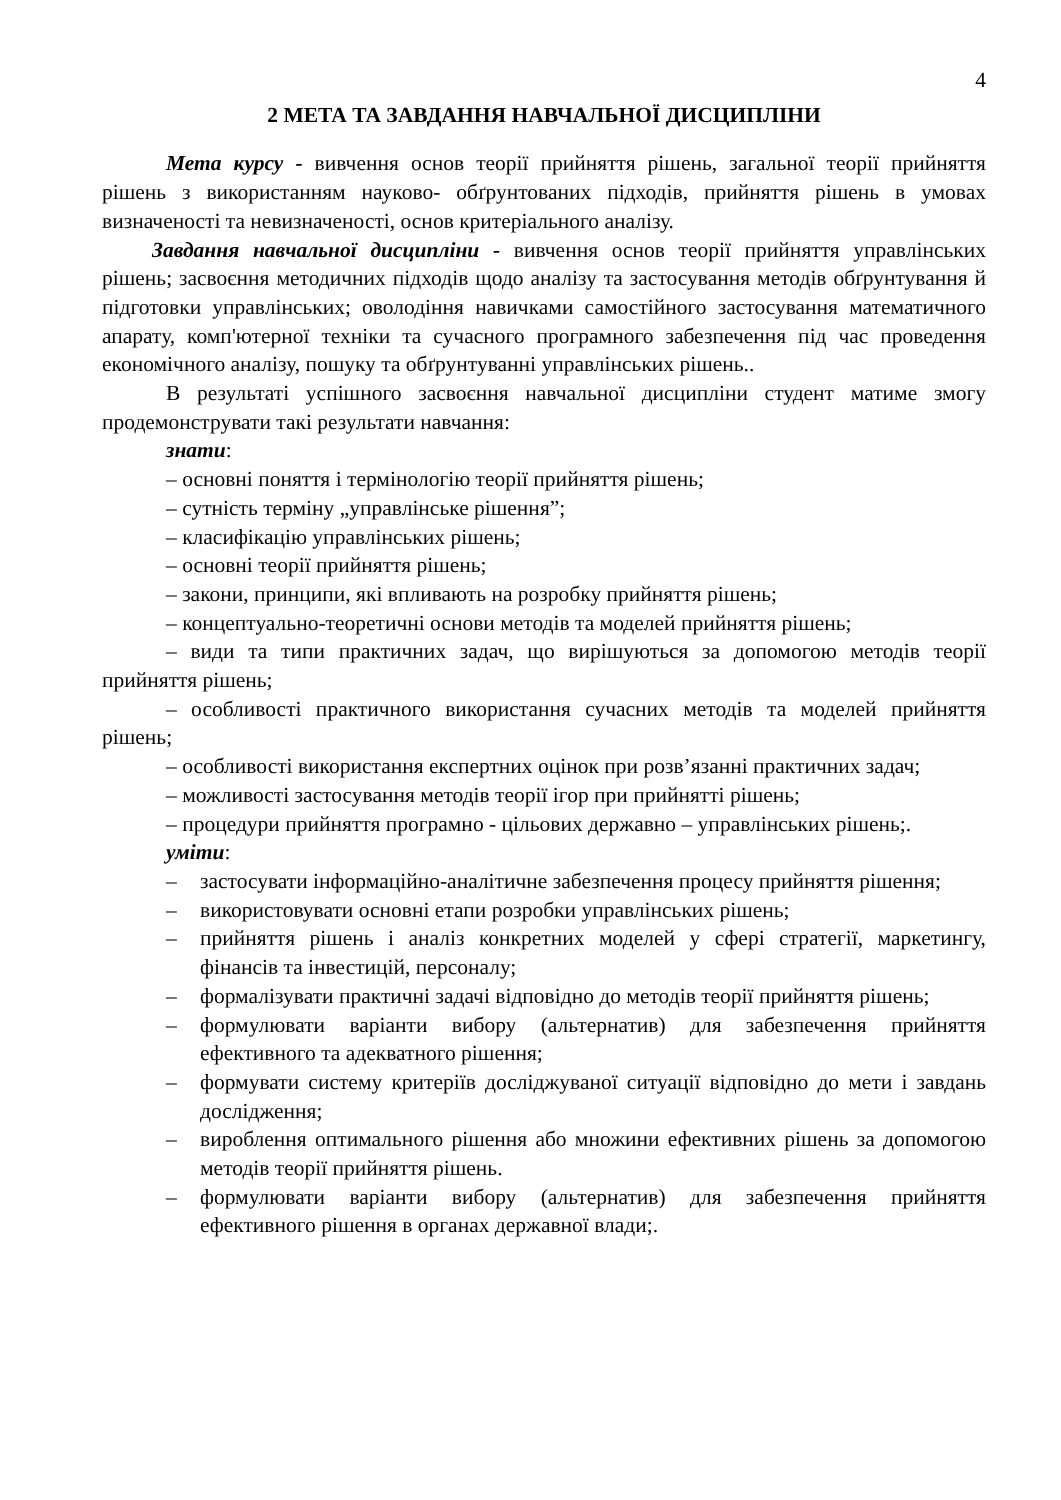4
2 МЕТА ТА ЗАВДАННЯ НАВЧАЛЬНОЇ ДИСЦИПЛІНИ
Мета курсу - вивчення основ теорії прийняття рішень, загальної теорії прийняття рішень з використанням науково- обґрунтованих підходів, прийняття рішень в умовах визначеності та невизначеності, основ критеріального аналізу.
Завдання навчальної дисципліни - вивчення основ теорії прийняття управлінських рішень; засвоєння методичних підходів щодо аналізу та застосування методів обґрунтування й підготовки управлінських; оволодіння навичками самостійного застосування математичного апарату, комп'ютерної техніки та сучасного програмного забезпечення під час проведення економічного аналізу, пошуку та обґрунтуванні управлінських рішень..
В результаті успішного засвоєння навчальної дисципліни студент матиме змогу продемонструвати такі результати навчання:
знати:
– основні поняття і термінологію теорії прийняття рішень;
– сутність терміну „управлінське рішення”;
– класифікацію управлінських рішень;
– основні теорії прийняття рішень;
– закони, принципи, які впливають на розробку прийняття рішень;
– концептуально-теоретичні основи методів та моделей прийняття рішень;
– види та типи практичних задач, що вирішуються за допомогою методів теорії прийняття рішень;
– особливості практичного використання сучасних методів та моделей прийняття рішень;
– особливості використання експертних оцінок при розв’язанні практичних задач;
– можливості застосування методів теорії ігор при прийнятті рішень;
– процедури прийняття програмно - цільових державно – управлінських рішень;.
уміти:
– застосувати інформаційно-аналітичне забезпечення процесу прийняття рішення;
– використовувати основні етапи розробки управлінських рішень;
– прийняття рішень і аналіз конкретних моделей у сфері стратегії, маркетингу, фінансів та інвестицій, персоналу;
– формалізувати практичні задачі відповідно до методів теорії прийняття рішень;
– формулювати варіанти вибору (альтернатив) для забезпечення прийняття ефективного та адекватного рішення;
– формувати систему критеріїв досліджуваної ситуації відповідно до мети і завдань дослідження;
– вироблення оптимального рішення або множини ефективних рішень за допомогою методів теорії прийняття рішень.
– формулювати варіанти вибору (альтернатив) для забезпечення прийняття ефективного рішення в органах державної влади;.